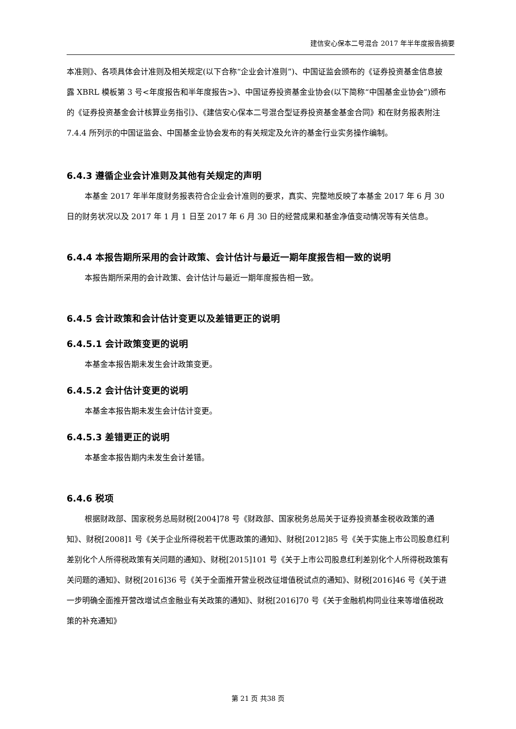建信安心保本二号混合 2017 年半年度报告摘要
本准则》、各项具体会计准则及相关规定(以下合称“企业会计准则”)、中国证监会颁布的《证券投资基金信息披露 XBRL 模板第 3 号<年度报告和半年度报告>》、中国证券投资基金业协会(以下简称“中国基金业协会”)颁布的《证券投资基金会计核算业务指引》、《建信安心保本二号混合型证券投资基金基金合同》和在财务报表附注 7.4.4 所列示的中国证监会、中国基金业协会发布的有关规定及允许的基金行业实务操作编制。
6.4.3 遵循企业会计准则及其他有关规定的声明
本基金 2017 年半年度财务报表符合企业会计准则的要求，真实、完整地反映了本基金 2017 年 6 月 30 日的财务状况以及 2017 年 1 月 1 日至 2017 年 6 月 30 日的经营成果和基金净值变动情况等有关信息。
6.4.4 本报告期所采用的会计政策、会计估计与最近一期年度报告相一致的说明
本报告期所采用的会计政策、会计估计与最近一期年度报告相一致。
6.4.5 会计政策和会计估计变更以及差错更正的说明
6.4.5.1 会计政策变更的说明
本基金本报告期未发生会计政策变更。
6.4.5.2 会计估计变更的说明
本基金本报告期未发生会计估计变更。
6.4.5.3 差错更正的说明
本基金本报告期内未发生会计差错。
6.4.6 税项
根据财政部、国家税务总局财税[2004]78 号《财政部、国家税务总局关于证券投资基金税收政策的通知》、财税[2008]1 号《关于企业所得税若干优惠政策的通知》、财税[2012]85 号《关于实施上市公司股息红利差别化个人所得税政策有关问题的通知》、财税[2015]101 号《关于上市公司股息红利差别化个人所得税政策有关问题的通知》、财税[2016]36 号《关于全面推开营业税改征增值税试点的通知》、财税[2016]46 号《关于进一步明确全面推开营改增试点金融业有关政策的通知》、财税[2016]70 号《关于金融机构同业往来等增值税政策的补充通知》
第 21 页 共38 页